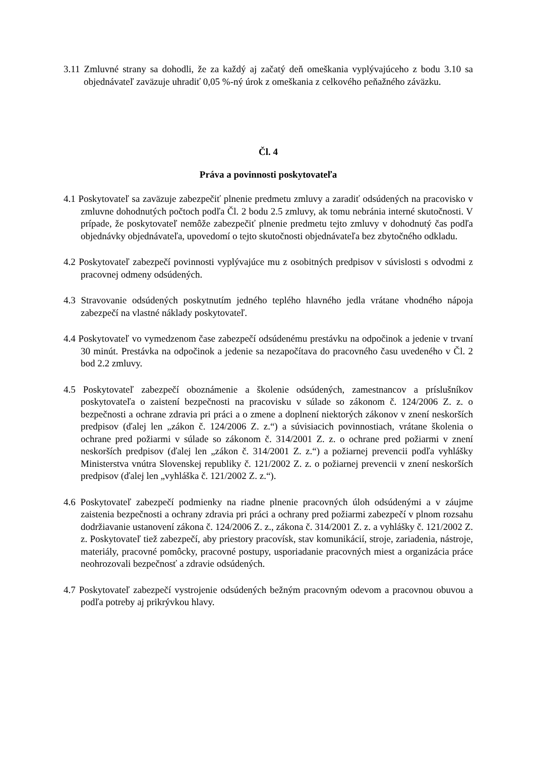3.11 Zmluvné strany sa dohodli, že za každý aj začatý deň omeškania vyplývajúceho z bodu 3.10 sa objednávateľ zaväzuje uhradiť 0,05 %-ný úrok z omeškania z celkového peňažného záväzku.
Čl. 4
Práva a povinnosti poskytovateľa
4.1 Poskytovateľ sa zaväzuje zabezpečiť plnenie predmetu zmluvy a zaradiť odsúdených na pracovisko v zmluvne dohodnutých počtoch podľa Čl. 2 bodu 2.5 zmluvy, ak tomu nebránia interné skutočnosti. V prípade, že poskytovateľ nemôže zabezpečiť plnenie predmetu tejto zmluvy v dohodnutý čas podľa objednávky objednávateľa, upovedomí o tejto skutočnosti objednávateľa bez zbytočného odkladu.
4.2 Poskytovateľ zabezpečí povinnosti vyplývajúce mu z osobitných predpisov v súvislosti s odvodmi z pracovnej odmeny odsúdených.
4.3 Stravovanie odsúdených poskytnutím jedného teplého hlavného jedla vrátane vhodného nápoja zabezpečí na vlastné náklady poskytovateľ.
4.4 Poskytovateľ vo vymedzenom čase zabezpečí odsúdenému prestávku na odpočinok a jedenie v trvaní 30 minút. Prestávka na odpočinok a jedenie sa nezapočítava do pracovného času uvedeného v Čl. 2 bod 2.2 zmluvy.
4.5 Poskytovateľ zabezpečí oboznámenie a školenie odsúdených, zamestnancov a príslušníkov poskytovateľa o zaistení bezpečnosti na pracovisku v súlade so zákonom č. 124/2006 Z. z. o bezpečnosti a ochrane zdravia pri práci a o zmene a doplnení niektorých zákonov v znení neskorších predpisov (ďalej len „zákon č. 124/2006 Z. z.“) a súvisiacich povinnostiach, vrátane školenia o ochrane pred požiarmi v súlade so zákonom č. 314/2001 Z. z. o ochrane pred požiarmi v znení neskorších predpisov (ďalej len „zákon č. 314/2001 Z. z.“) a požiarnej prevencii podľa vyhlášky Ministerstva vnútra Slovenskej republiky č. 121/2002 Z. z. o požiarnej prevencii v znení neskorších predpisov (ďalej len „vyhláška č. 121/2002 Z. z.“).
4.6 Poskytovateľ zabezpečí podmienky na riadne plnenie pracovných úloh odsúdenými a v záujme zaistenia bezpečnosti a ochrany zdravia pri práci a ochrany pred požiarmi zabezpečí v plnom rozsahu dodržiavanie ustanovení zákona č. 124/2006 Z. z., zákona č. 314/2001 Z. z. a vyhlášky č. 121/2002 Z. z. Poskytovateľ tiež zabezpečí, aby priestory pracovísk, stav komunikácií, stroje, zariadenia, nástroje, materiály, pracovné pomôcky, pracovné postupy, usporiadanie pracovných miest a organizácia práce neohrozovali bezpečnosť a zdravie odsúdených.
4.7 Poskytovateľ zabezpečí vystrojenie odsúdených bežným pracovným odevom a pracovnou obuvou a podľa potreby aj prikrývkou hlavy.